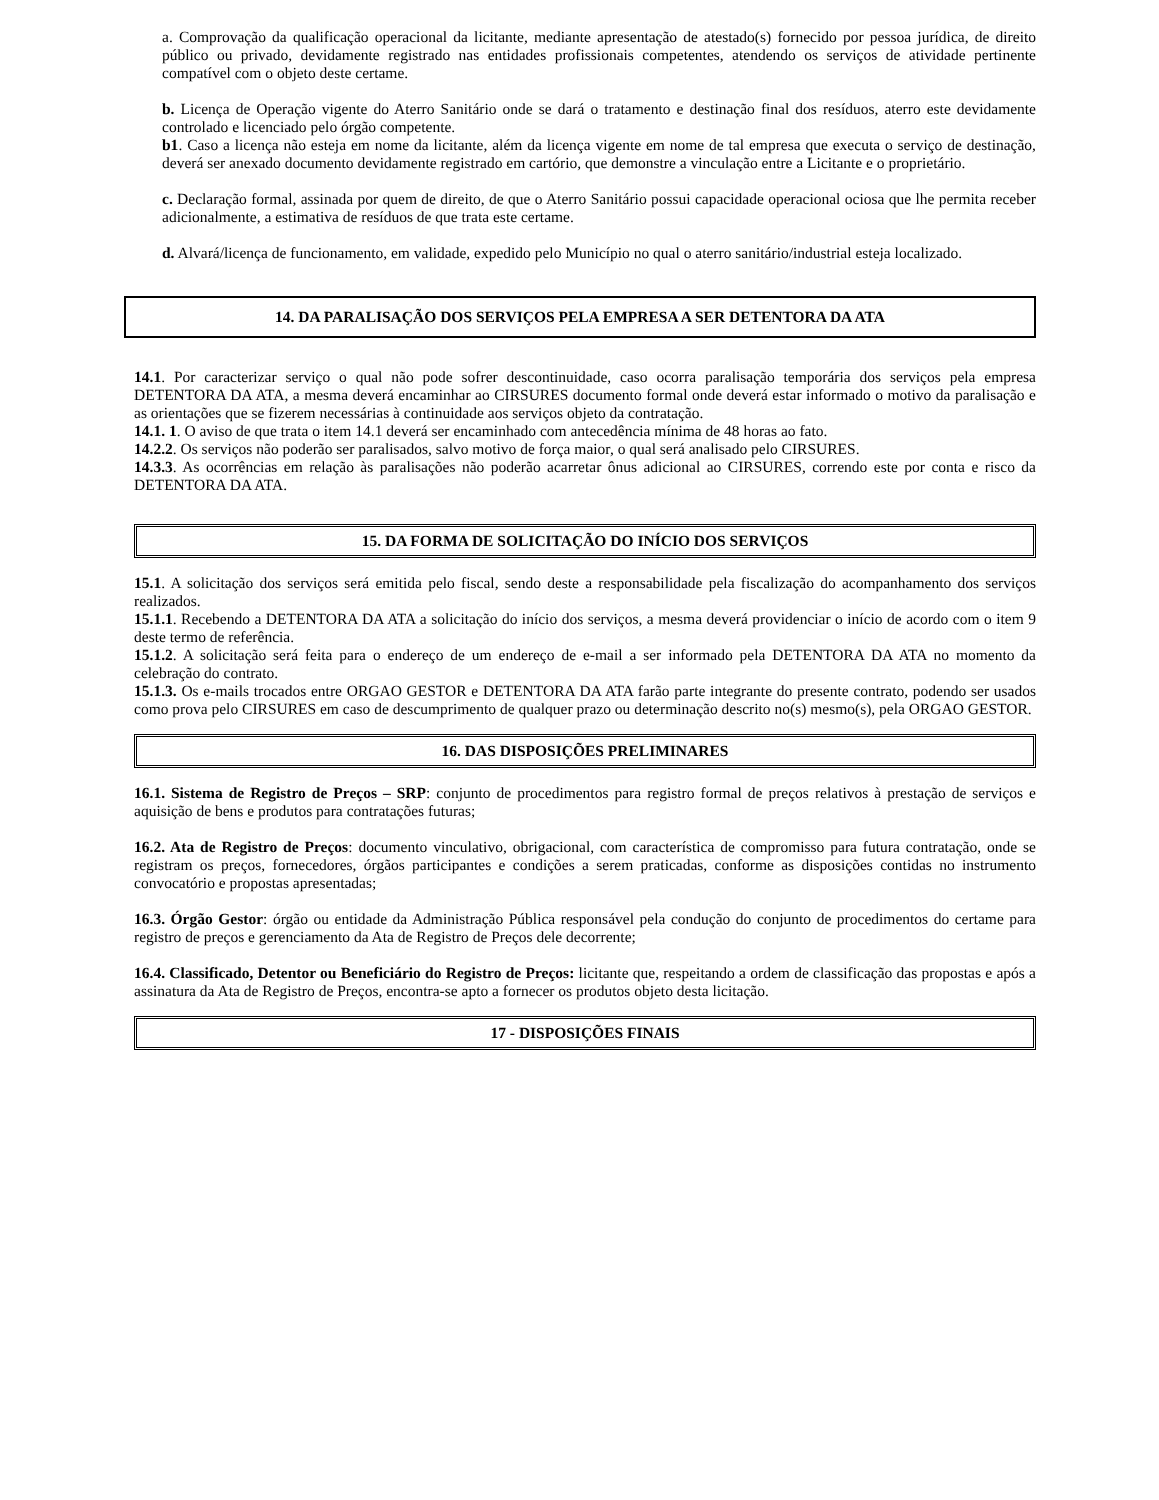a. Comprovação da qualificação operacional da licitante, mediante apresentação de atestado(s) fornecido por pessoa jurídica, de direito público ou privado, devidamente registrado nas entidades profissionais competentes, atendendo os serviços de atividade pertinente compatível com o objeto deste certame.
b. Licença de Operação vigente do Aterro Sanitário onde se dará o tratamento e destinação final dos resíduos, aterro este devidamente controlado e licenciado pelo órgão competente.
b1. Caso a licença não esteja em nome da licitante, além da licença vigente em nome de tal empresa que executa o serviço de destinação, deverá ser anexado documento devidamente registrado em cartório, que demonstre a vinculação entre a Licitante e o proprietário.
c. Declaração formal, assinada por quem de direito, de que o Aterro Sanitário possui capacidade operacional ociosa que lhe permita receber adicionalmente, a estimativa de resíduos de que trata este certame.
d. Alvará/licença de funcionamento, em validade, expedido pelo Município no qual o aterro sanitário/industrial esteja localizado.
14. DA PARALISAÇÃO DOS SERVIÇOS PELA EMPRESA A SER DETENTORA DA ATA
14.1. Por caracterizar serviço o qual não pode sofrer descontinuidade, caso ocorra paralisação temporária dos serviços pela empresa DETENTORA DA ATA, a mesma deverá encaminhar ao CIRSURES documento formal onde deverá estar informado o motivo da paralisação e as orientações que se fizerem necessárias à continuidade aos serviços objeto da contratação.
14.1. 1. O aviso de que trata o item 14.1 deverá ser encaminhado com antecedência mínima de 48 horas ao fato.
14.2.2. Os serviços não poderão ser paralisados, salvo motivo de força maior, o qual será analisado pelo CIRSURES.
14.3.3. As ocorrências em relação às paralisações não poderão acarretar ônus adicional ao CIRSURES, correndo este por conta e risco da DETENTORA DA ATA.
15. DA FORMA DE SOLICITAÇÃO DO INÍCIO DOS SERVIÇOS
15.1. A solicitação dos serviços será emitida pelo fiscal, sendo deste a responsabilidade pela fiscalização do acompanhamento dos serviços realizados.
15.1.1. Recebendo a DETENTORA DA ATA a solicitação do início dos serviços, a mesma deverá providenciar o início de acordo com o item 9 deste termo de referência.
15.1.2. A solicitação será feita para o endereço de um endereço de e-mail a ser informado pela DETENTORA DA ATA no momento da celebração do contrato.
15.1.3. Os e-mails trocados entre ORGAO GESTOR e DETENTORA DA ATA farão parte integrante do presente contrato, podendo ser usados como prova pelo CIRSURES em caso de descumprimento de qualquer prazo ou determinação descrito no(s) mesmo(s), pela ORGAO GESTOR.
16. DAS DISPOSIÇÕES PRELIMINARES
16.1. Sistema de Registro de Preços – SRP: conjunto de procedimentos para registro formal de preços relativos à prestação de serviços e aquisição de bens e produtos para contratações futuras;
16.2. Ata de Registro de Preços: documento vinculativo, obrigacional, com característica de compromisso para futura contratação, onde se registram os preços, fornecedores, órgãos participantes e condições a serem praticadas, conforme as disposições contidas no instrumento convocatório e propostas apresentadas;
16.3. Órgão Gestor: órgão ou entidade da Administração Pública responsável pela condução do conjunto de procedimentos do certame para registro de preços e gerenciamento da Ata de Registro de Preços dele decorrente;
16.4. Classificado, Detentor ou Beneficiário do Registro de Preços: licitante que, respeitando a ordem de classificação das propostas e após a assinatura da Ata de Registro de Preços, encontra-se apto a fornecer os produtos objeto desta licitação.
17 - DISPOSIÇÕES FINAIS